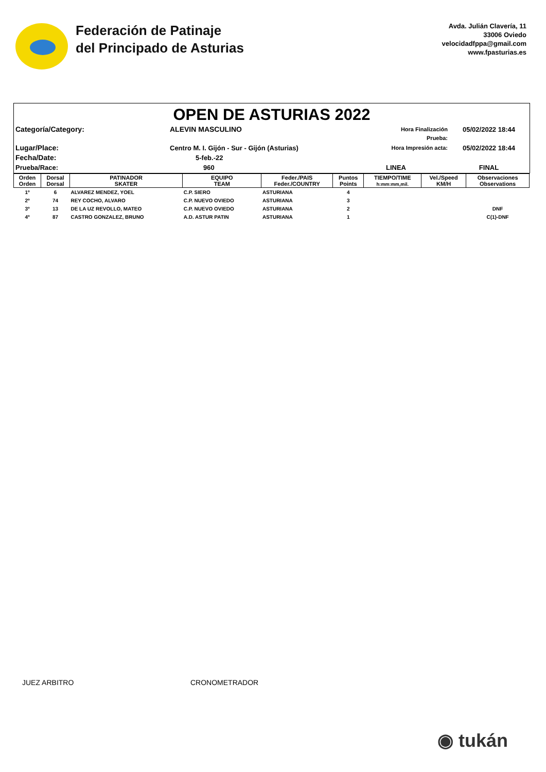Federación de Patinaje
del Principado de Asturias
Avda. Julián Clavería, 11
33006 Oviedo
velocidadfppa@gmail.com
www.fpasturias.es
OPEN DE ASTURIAS 2022
Categoría/Category:
ALEVIN MASCULINO
Hora Finalización Prueba:
05/02/2022 18:44
Lugar/Place:
Centro M. I. Gijón - Sur - Gijón (Asturias)
Hora Impresión acta:
05/02/2022 18:44
Fecha/Date:
5-feb.-22
Prueba/Race:
960
LINEA
FINAL
| Orden Orden | Dorsal Dorsal | PATINADOR SKATER | EQUIPO TEAM | Feder./PAIS Feder./COUNTRY | Puntos Points | TIEMPO/TIME h:mm:mm,mil. | Vel./Speed KM/H | Observaciones Observations |
| --- | --- | --- | --- | --- | --- | --- | --- | --- |
| 1º | 6 | ALVAREZ MENDEZ, YOEL | C.P. SIERO | ASTURIANA | 4 | | | |
| 2º | 74 | REY COCHO, ALVARO | C.P. NUEVO OVIEDO | ASTURIANA | 3 | | | |
| 3º | 13 | DE LA UZ REVOLLO, MATEO | C.P. NUEVO OVIEDO | ASTURIANA | 2 | | | DNF |
| 4º | 87 | CASTRO GONZALEZ, BRUNO | A.D. ASTUR PATIN | ASTURIANA | 1 | | | C(1)-DNF |
JUEZ ARBITRO CRONOMETRADOR
◉ tukán